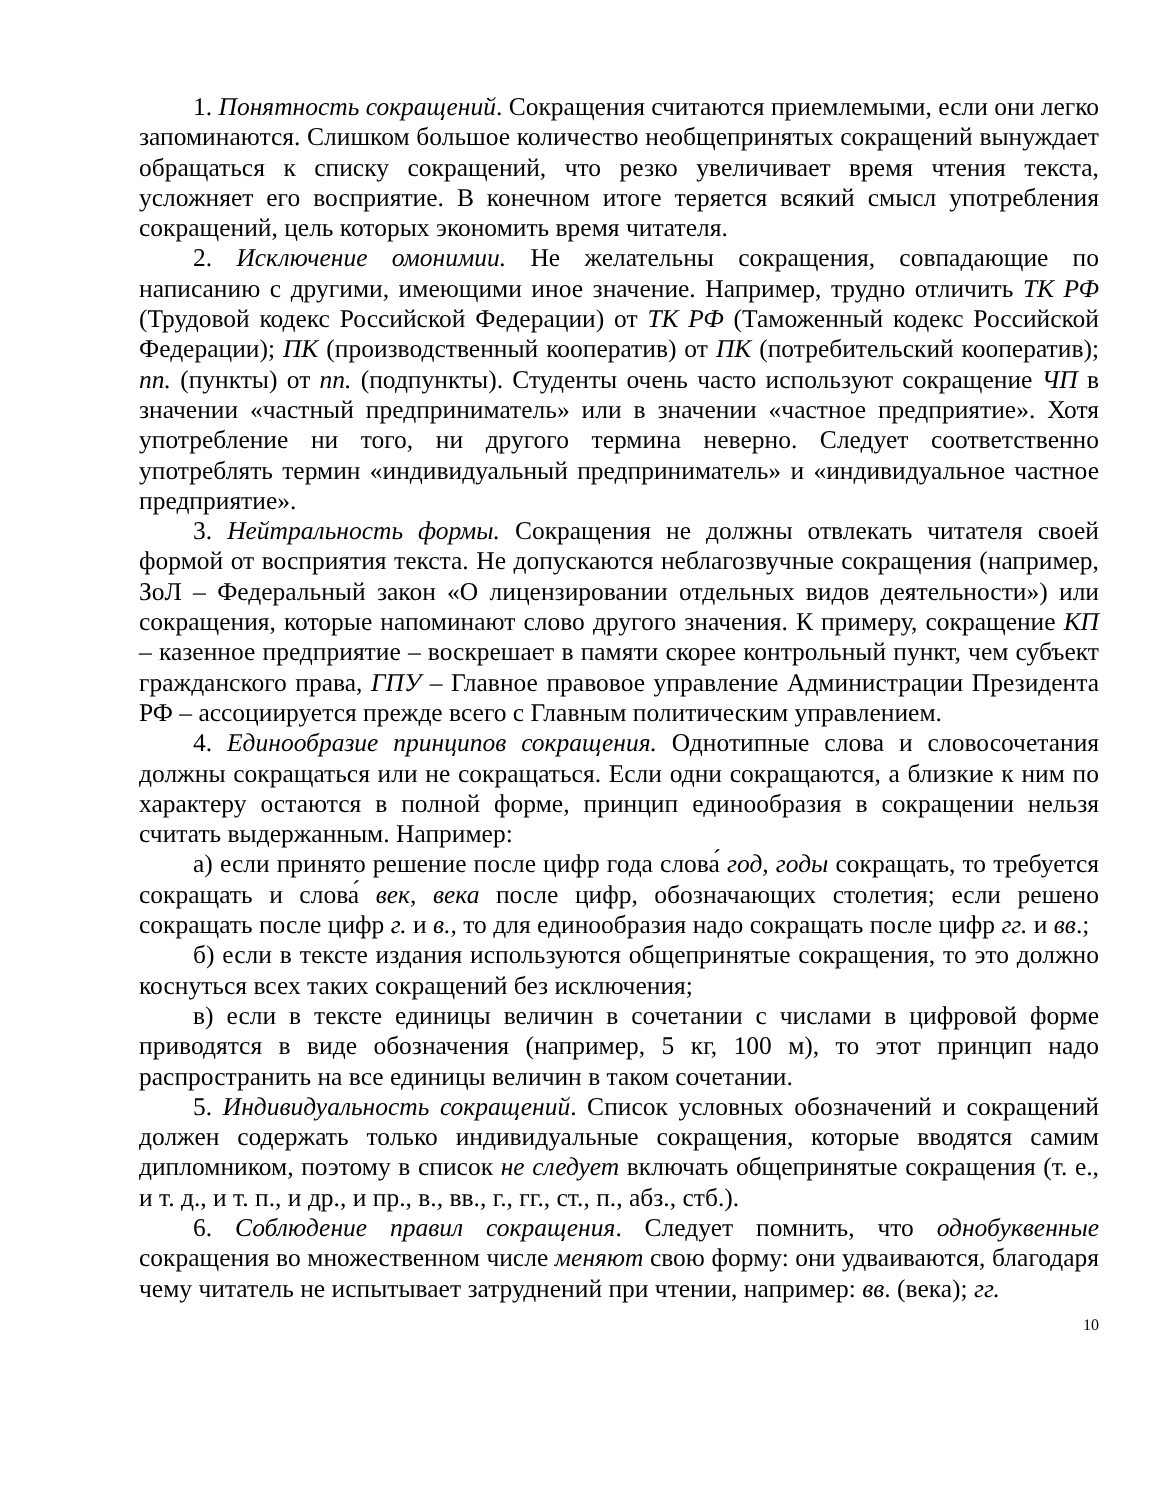1. Понятность сокращений. Сокращения считаются приемлемыми, если они легко запоминаются. Слишком большое количество необщепринятых сокращений вынуждает обращаться к списку сокращений, что резко увеличивает время чтения текста, усложняет его восприятие. В конечном итоге теряется всякий смысл употребления сокращений, цель которых экономить время читателя.
2. Исключение омонимии. Не желательны сокращения, совпадающие по написанию с другими, имеющими иное значение. Например, трудно отличить ТК РФ (Трудовой кодекс Российской Федерации) от ТК РФ (Таможенный кодекс Российской Федерации); ПК (производственный кооператив) от ПК (потребительский кооператив); пп. (пункты) от пп. (подпункты). Студенты очень часто используют сокращение ЧП в значении «частный предприниматель» или в значении «частное предприятие». Хотя употребление ни того, ни другого термина неверно. Следует соответственно употреблять термин «индивидуальный предприниматель» и «индивидуальное частное предприятие».
3. Нейтральность формы. Сокращения не должны отвлекать читателя своей формой от восприятия текста. Не допускаются неблагозвучные сокращения (например, ЗоЛ – Федеральный закон «О лицензировании отдельных видов деятельности») или сокращения, которые напоминают слово другого значения. К примеру, сокращение КП – казенное предприятие – воскрешает в памяти скорее контрольный пункт, чем субъект гражданского права, ГПУ – Главное правовое управление Администрации Президента РФ – ассоциируется прежде всего с Главным политическим управлением.
4. Единообразие принципов сокращения. Однотипные слова и словосочетания должны сокращаться или не сокращаться. Если одни сокращаются, а близкие к ним по характеру остаются в полной форме, принцип единообразия в сокращении нельзя считать выдержанным. Например:
а) если принято решение после цифр года слова́ год, годы сокращать, то требуется сокращать и слова́ век, века после цифр, обозначающих столетия; если решено сокращать после цифр г. и в., то для единообразия надо сокращать после цифр гг. и вв.;
б) если в тексте издания используются общепринятые сокращения, то это должно коснуться всех таких сокращений без исключения;
в) если в тексте единицы величин в сочетании с числами в цифровой форме приводятся в виде обозначения (например, 5 кг, 100 м), то этот принцип надо распространить на все единицы величин в таком сочетании.
5. Индивидуальность сокращений. Список условных обозначений и сокращений должен содержать только индивидуальные сокращения, которые вводятся самим дипломником, поэтому в список не следует включать общепринятые сокращения (т. е., и т. д., и т. п., и др., и пр., в., вв., г., гг., ст., п., абз., стб.).
6. Соблюдение правил сокращения. Следует помнить, что однобуквенные сокращения во множественном числе меняют свою форму: они удваиваются, благодаря чему читатель не испытывает затруднений при чтении, например: вв. (века); гг.
10